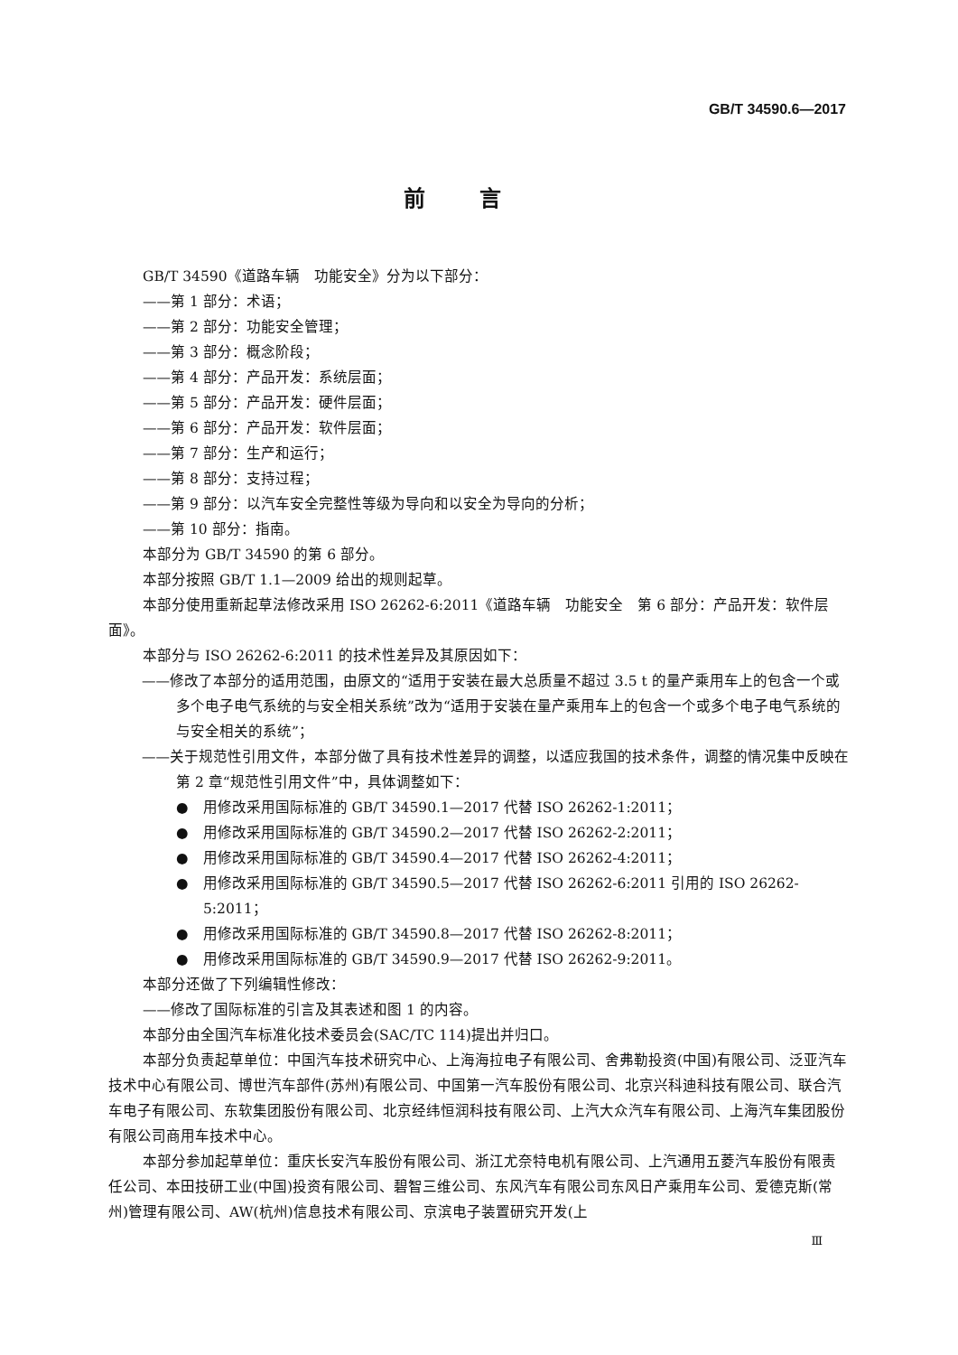GB/T 34590.6—2017
前言
GB/T 34590《道路车辆　功能安全》分为以下部分：
——第 1 部分：术语；
——第 2 部分：功能安全管理；
——第 3 部分：概念阶段；
——第 4 部分：产品开发：系统层面；
——第 5 部分：产品开发：硬件层面；
——第 6 部分：产品开发：软件层面；
——第 7 部分：生产和运行；
——第 8 部分：支持过程；
——第 9 部分：以汽车安全完整性等级为导向和以安全为导向的分析；
——第 10 部分：指南。
本部分为 GB/T 34590 的第 6 部分。
本部分按照 GB/T 1.1—2009 给出的规则起草。
本部分使用重新起草法修改采用 ISO 26262-6:2011《道路车辆　功能安全　第 6 部分：产品开发：软件层面》。
本部分与 ISO 26262-6:2011 的技术性差异及其原因如下：
——修改了本部分的适用范围，由原文的“适用于安装在最大总质量不超过 3.5 t 的量产乘用车上的包含一个或多个电子电气系统的与安全相关系统”改为“适用于安装在量产乘用车上的包含一个或多个电子电气系统的与安全相关的系统”；
——关于规范性引用文件，本部分做了具有技术性差异的调整，以适应我国的技术条件，调整的情况集中反映在第 2 章“规范性引用文件”中，具体调整如下：
●　用修改采用国际标准的 GB/T 34590.1—2017 代替 ISO 26262-1:2011；
●　用修改采用国际标准的 GB/T 34590.2—2017 代替 ISO 26262-2:2011；
●　用修改采用国际标准的 GB/T 34590.4—2017 代替 ISO 26262-4:2011；
●　用修改采用国际标准的 GB/T 34590.5—2017 代替 ISO 26262-6:2011 引用的 ISO 26262-5:2011；
●　用修改采用国际标准的 GB/T 34590.8—2017 代替 ISO 26262-8:2011；
●　用修改采用国际标准的 GB/T 34590.9—2017 代替 ISO 26262-9:2011。
本部分还做了下列编辑性修改：
——修改了国际标准的引言及其表述和图 1 的内容。
本部分由全国汽车标准化技术委员会(SAC/TC 114)提出并归口。
本部分负责起草单位：中国汽车技术研究中心、上海海拉电子有限公司、舍弗勒投资(中国)有限公司、泛亚汽车技术中心有限公司、博世汽车部件(苏州)有限公司、中国第一汽车股份有限公司、北京兴科迪科技有限公司、联合汽车电子有限公司、东软集团股份有限公司、北京经纬恒润科技有限公司、上汽大众汽车有限公司、上海汽车集团股份有限公司商用车技术中心。
本部分参加起草单位：重庆长安汽车股份有限公司、浙江尤奈特电机有限公司、上汽通用五菱汽车股份有限责任公司、本田技研工业(中国)投资有限公司、碧智三维公司、东风汽车有限公司东风日产乘用车公司、爱德克斯(常州)管理有限公司、AW(杭州)信息技术有限公司、京滨电子装置研究开发(上
Ⅲ